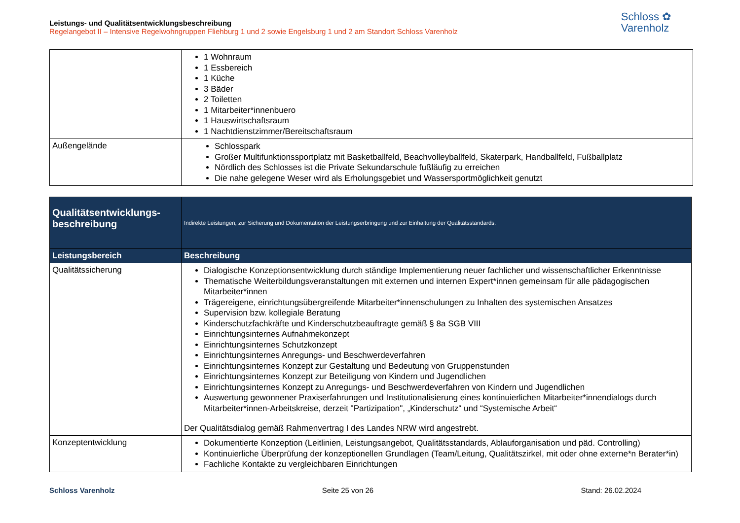Leistungs- und Qualitätsentwicklungsbeschreibung
Regelangebot II – Intensive Regelwohngruppen Fliehburg 1 und 2 sowie Engelsburg 1 und 2 am Standort Schloss Varenholz
Schloss ✿
Varenholz
| | 1 Wohnraum 1 Essbereich 1 Küche 3 Bäder 2 Toiletten 1 Mitarbeiter*innenbuero 1 Hauswirtschaftsraum 1 Nachtdienstzimmer/Bereitschaftsraum |
| Außengelände | Schlosspark Großer Multifunktionssportplatz mit Basketballfeld, Beachvolleyballfeld, Skaterpark, Handballfeld, Fußballplatz Nördlich des Schlosses ist die Private Sekundarschule fußläufig zu erreichen Die nahe gelegene Weser wird als Erholungsgebiet und Wassersportmöglichkeit genutzt |
| Qualitätsentwicklungs- beschreibung | Indirekte Leistungen, zur Sicherung und Dokumentation der Leistungserbringung und zur Einhaltung der Qualitätsstandards. |
| Leistungsbereich | Beschreibung |
| Qualitätssicherung | Dialogische Konzeptionsentwicklung durch ständige Implementierung neuer fachlicher und wissenschaftlicher Erkenntnisse Thematische Weiterbildungsveranstaltungen mit externen und internen Expert*innen gemeinsam für alle pädagogischen Mitarbeiter*innen Trägereigene, einrichtungsübergreifende Mitarbeiter*innenschulungen zu Inhalten des systemischen Ansatzes Supervision bzw. kollegiale Beratung Kinderschutzfachkräfte und Kinderschutzbeauftragte gemäß § 8a SGB VIII Einrichtungsinternes Aufnahmekonzept Einrichtungsinternes Schutzkonzept Einrichtungsinternes Anregungs- und Beschwerdeverfahren Einrichtungsinternes Konzept zur Gestaltung und Bedeutung von Gruppenstunden Einrichtungsinternes Konzept zur Beteiligung von Kindern und Jugendlichen Einrichtungsinternes Konzept zu Anregungs- und Beschwerdeverfahren von Kindern und Jugendlichen Auswertung gewonnener Praxiserfahrungen und Institutionalisierung eines kontinuierlichen Mitarbeiter*innendialogs durch Mitarbeiter*innen-Arbeitskreise, derzeit "Partizipation", „Kinderschutz“ und “Systemische Arbeit“ Der Qualitätsdialog gemäß Rahmenvertrag I des Landes NRW wird angestrebt. |
| Konzeptentwicklung | Dokumentierte Konzeption (Leitlinien, Leistungsangebot, Qualitätsstandards, Ablauforganisation und päd. Controlling) Kontinuierliche Überprüfung der konzeptionellen Grundlagen (Team/Leitung, Qualitätszirkel, mit oder ohne externe*n Berater*in) Fachliche Kontakte zu vergleichbaren Einrichtungen |
Schloss Varenholz Seite 25 von 26 Stand: 26.02.2024